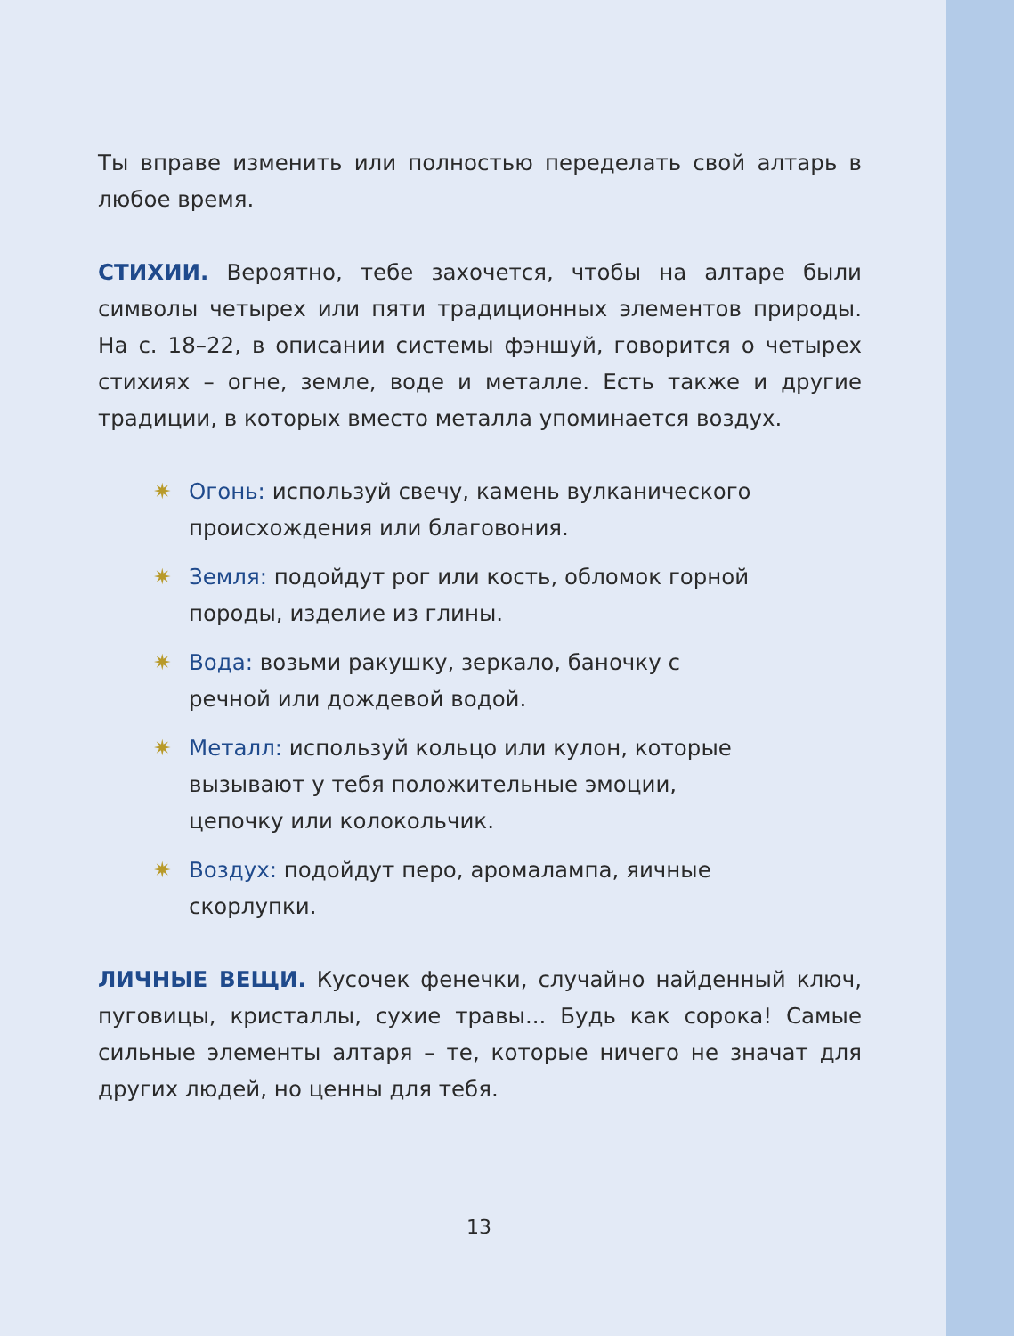Ты вправе изменить или полностью переделать свой алтарь в любое время.
СТИХИИ. Вероятно, тебе захочется, чтобы на алтаре были символы четырех или пяти традиционных элементов природы. На с. 18–22, в описании системы фэншуй, говорится о четырех стихиях – огне, земле, воде и металле. Есть также и другие традиции, в которых вместо металла упоминается воздух.
✷ Огонь: используй свечу, камень вулканического происхождения или благовония.
✷ Земля: подойдут рог или кость, обломок горной породы, изделие из глины.
✷ Вода: возьми ракушку, зеркало, баночку с речной или дождевой водой.
✷ Металл: используй кольцо или кулон, которые вызывают у тебя положительные эмоции, цепочку или колокольчик.
✷ Воздух: подойдут перо, аромалампа, яичные скорлупки.
ЛИЧНЫЕ ВЕЩИ. Кусочек фенечки, случайно найденный ключ, пуговицы, кристаллы, сухие травы... Будь как сорока! Самые сильные элементы алтаря – те, которые ничего не значат для других людей, но ценны для тебя.
13